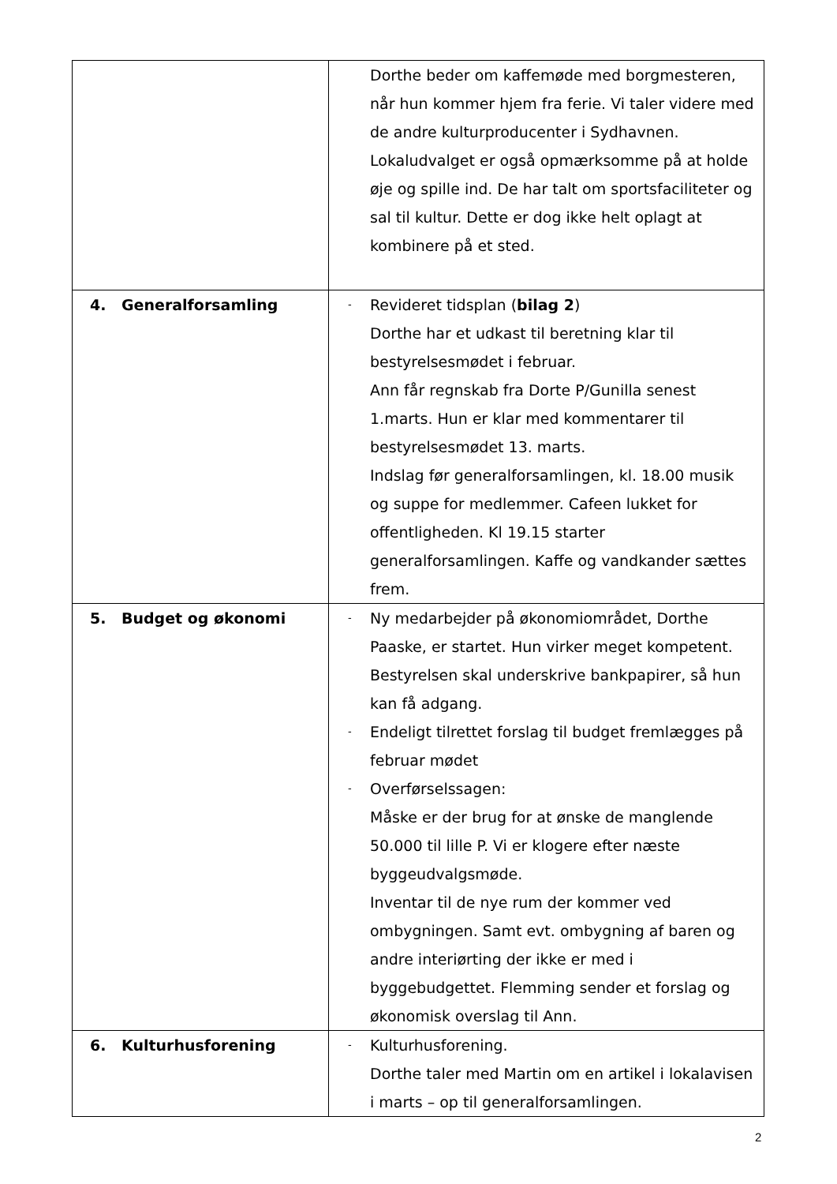| | Dorthe beder om kaffemøde med borgmesteren, når hun kommer hjem fra ferie. Vi taler videre med de andre kulturproducenter i Sydhavnen. Lokaludvalget er også opmærksomme på at holde øje og spille ind. De har talt om sportsfaciliteter og sal til kultur. Dette er dog ikke helt oplagt at kombinere på et sted. |
| 4. Generalforsamling | - Revideret tidsplan ( bilag 2 ) Dorthe har et udkast til beretning klar til bestyrelsesmødet i februar. Ann får regnskab fra Dorte P/Gunilla senest 1.marts. Hun er klar med kommentarer til bestyrelsesmødet 13. marts. Indslag før generalforsamlingen, kl. 18.00 musik og suppe for medlemmer. Cafeen lukket for offentligheden. Kl 19.15 starter generalforsamlingen. Kaffe og vandkander sættes frem. |
| 5. Budget og økonomi | - Ny medarbejder på økonomiområdet, Dorthe Paaske, er startet. Hun virker meget kompetent. Bestyrelsen skal underskrive bankpapirer, så hun kan få adgang. - Endeligt tilrettet forslag til budget fremlægges på februar mødet - Overførselssagen: Måske er der brug for at ønske de manglende 50.000 til lille P. Vi er klogere efter næste byggeudvalgsmøde. Inventar til de nye rum der kommer ved ombygningen. Samt evt. ombygning af baren og andre interiørting der ikke er med i byggebudgettet. Flemming sender et forslag og økonomisk overslag til Ann. |
| 6. Kulturhusforening | - Kulturhusforening. Dorthe taler med Martin om en artikel i lokalavisen i marts – op til generalforsamlingen. |
2